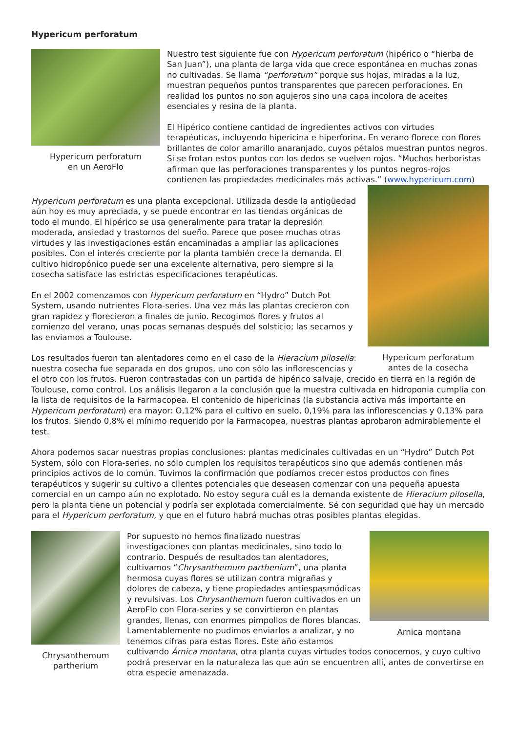Hypericum perforatum
Hypericum perforatum
en un AeroFlo
Nuestro test siguiente fue con Hypericum perforatum (hipérico o “hierba de San Juan”), una planta de larga vida que crece espontánea en muchas zonas no cultivadas. Se llama “perforatum” porque sus hojas, miradas a la luz, muestran pequeños puntos transparentes que parecen perforaciones. En realidad los puntos no son agujeros sino una capa incolora de aceites esenciales y resina de la planta.
El Hipérico contiene cantidad de ingredientes activos con virtudes terapéuticas, incluyendo hipericina e hiperforina. En verano florece con flores brillantes de color amarillo anaranjado, cuyos pétalos muestran puntos negros. Si se frotan estos puntos con los dedos se vuelven rojos. “Muchos herboristas afirman que las perforaciones transparentes y los puntos negros-rojos contienen las propiedades medicinales más activas.” (www.hypericum.com)
Hypericum perforatum
antes de la cosecha
Hypericum perforatum es una planta excepcional. Utilizada desde la antigüedad aún hoy es muy apreciada, y se puede encontrar en las tiendas orgánicas de todo el mundo. El hipérico se usa generalmente para tratar la depresión moderada, ansiedad y trastornos del sueño. Parece que posee muchas otras virtudes y las investigaciones están encaminadas a ampliar las aplicaciones posibles. Con el interés creciente por la planta también crece la demanda. El cultivo hidropónico puede ser una excelente alternativa, pero siempre si la cosecha satisface las estrictas especificaciones terapéuticas.
En el 2002 comenzamos con Hypericum perforatum en “Hydro” Dutch Pot System, usando nutrientes Flora-series. Una vez más las plantas crecieron con gran rapidez y florecieron a finales de junio. Recogimos flores y frutos al comienzo del verano, unas pocas semanas después del solsticio; las secamos y las enviamos a Toulouse.
Los resultados fueron tan alentadores como en el caso de la Hieracium pilosella: nuestra cosecha fue separada en dos grupos, uno con sólo las inflorescencias y el otro con los frutos. Fueron contrastadas con un partida de hipérico salvaje, crecido en tierra en la región de Toulouse, como control. Los análisis llegaron a la conclusión que la muestra cultivada en hidroponia cumplía con la lista de requisitos de la Farmacopea. El contenido de hipericinas (la substancia activa más importante en Hypericum perforatum) era mayor: O,12% para el cultivo en suelo, 0,19% para las inflorescencias y 0,13% para los frutos. Siendo 0,8% el mínimo requerido por la Farmacopea, nuestras plantas aprobaron admirablemente el test.
Ahora podemos sacar nuestras propias conclusiones: plantas medicinales cultivadas en un “Hydro” Dutch Pot System, sólo con Flora-series, no sólo cumplen los requisitos terapéuticos sino que además contienen más principios activos de lo común. Tuvimos la confirmación que podíamos crecer estos productos con fines terapéuticos y sugerir su cultivo a clientes potenciales que deseasen comenzar con una pequeña apuesta comercial en un campo aún no explotado. No estoy segura cuál es la demanda existente de Hieracium pilosella, pero la planta tiene un potencial y podría ser explotada comercialmente. Sé con seguridad que hay un mercado para el Hypericum perforatum, y que en el futuro habrá muchas otras posibles plantas elegidas.
Chrysanthemum
partherium
Arnica montana
Por supuesto no hemos finalizado nuestras investigaciones con plantas medicinales, sino todo lo contrario. Después de resultados tan alentadores, cultivamos “Chrysanthemum parthenium”, una planta hermosa cuyas flores se utilizan contra migrañas y dolores de cabeza, y tiene propiedades antiespasmódicas y revulsivas. Los Chrysanthemum fueron cultivados en un AeroFlo con Flora-series y se convirtieron en plantas grandes, llenas, con enormes pimpollos de flores blancas. Lamentablemente no pudimos enviarlos a analizar, y no tenemos cifras para estas flores. Este año estamos cultivando Árnica montana, otra planta cuyas virtudes todos conocemos, y cuyo cultivo podrá preservar en la naturaleza las que aún se encuentren allí, antes de convertirse en otra especie amenazada.